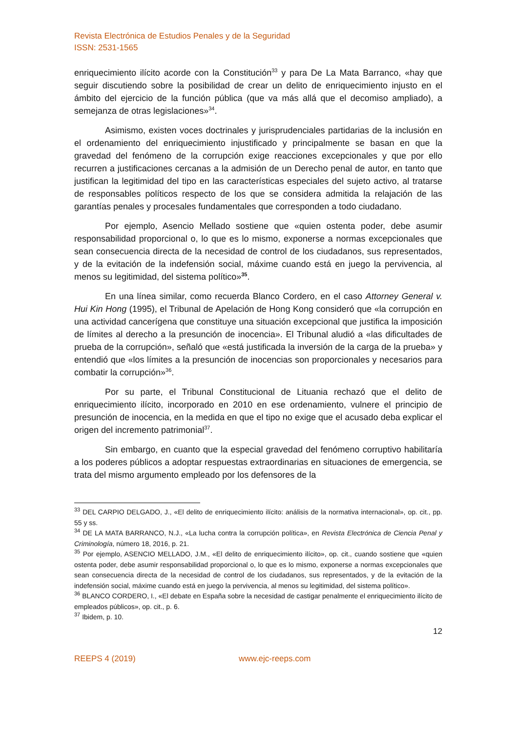Revista Electrónica de Estudios Penales y de la Seguridad
ISSN: 2531-1565
enriquecimiento ilícito acorde con la Constitución<sup>33</sup> y para De La Mata Barranco, «hay que seguir discutiendo sobre la posibilidad de crear un delito de enriquecimiento injusto en el ámbito del ejercicio de la función pública (que va más allá que el decomiso ampliado), a semejanza de otras legislaciones»<sup>34</sup>.
Asimismo, existen voces doctrinales y jurisprudenciales partidarias de la inclusión en el ordenamiento del enriquecimiento injustificado y principalmente se basan en que la gravedad del fenómeno de la corrupción exige reacciones excepcionales y que por ello recurren a justificaciones cercanas a la admisión de un Derecho penal de autor, en tanto que justifican la legitimidad del tipo en las características especiales del sujeto activo, al tratarse de responsables políticos respecto de los que se considera admitida la relajación de las garantías penales y procesales fundamentales que corresponden a todo ciudadano.
Por ejemplo, Asencio Mellado sostiene que «quien ostenta poder, debe asumir responsabilidad proporcional o, lo que es lo mismo, exponerse a normas excepcionales que sean consecuencia directa de la necesidad de control de los ciudadanos, sus representados, y de la evitación de la indefensión social, máxime cuando está en juego la pervivencia, al menos su legitimidad, del sistema político»<sup>35</sup>.
En una línea similar, como recuerda Blanco Cordero, en el caso Attorney General v. Hui Kin Hong (1995), el Tribunal de Apelación de Hong Kong consideró que «la corrupción en una actividad cancerígena que constituye una situación excepcional que justifica la imposición de límites al derecho a la presunción de inocencia». El Tribunal aludió a «las dificultades de prueba de la corrupción», señaló que «está justificada la inversión de la carga de la prueba» y entendió que «los límites a la presunción de inocencias son proporcionales y necesarios para combatir la corrupción»<sup>36</sup>.
Por su parte, el Tribunal Constitucional de Lituania rechazó que el delito de enriquecimiento ilícito, incorporado en 2010 en ese ordenamiento, vulnere el principio de presunción de inocencia, en la medida en que el tipo no exige que el acusado deba explicar el origen del incremento patrimonial<sup>37</sup>.
Sin embargo, en cuanto que la especial gravedad del fenómeno corruptivo habilitaría a los poderes públicos a adoptar respuestas extraordinarias en situaciones de emergencia, se trata del mismo argumento empleado por los defensores de la
<sup>33</sup> DEL CARPIO DELGADO, J., «El delito de enriquecimiento ilícito: análisis de la normativa internacional», op. cit., pp. 55 y ss.
<sup>34</sup> DE LA MATA BARRANCO, N.J., «La lucha contra la corrupción política», en Revista Electrónica de Ciencia Penal y Criminología, número 18, 2016, p. 21.
<sup>35</sup> Por ejemplo, ASENCIO MELLADO, J.M., «El delito de enriquecimiento ilícito», op. cit., cuando sostiene que «quien ostenta poder, debe asumir responsabilidad proporcional o, lo que es lo mismo, exponerse a normas excepcionales que sean consecuencia directa de la necesidad de control de los ciudadanos, sus representados, y de la evitación de la indefensión social, máxime cuando está en juego la pervivencia, al menos su legitimidad, del sistema político».
<sup>36</sup> BLANCO CORDERO, I., «El debate en España sobre la necesidad de castigar penalmente el enriquecimiento ilícito de empleados públicos», op. cit., p. 6.
<sup>37</sup> Ibidem, p. 10.
12
REEPS 4 (2019) www.ejc-reeps.com